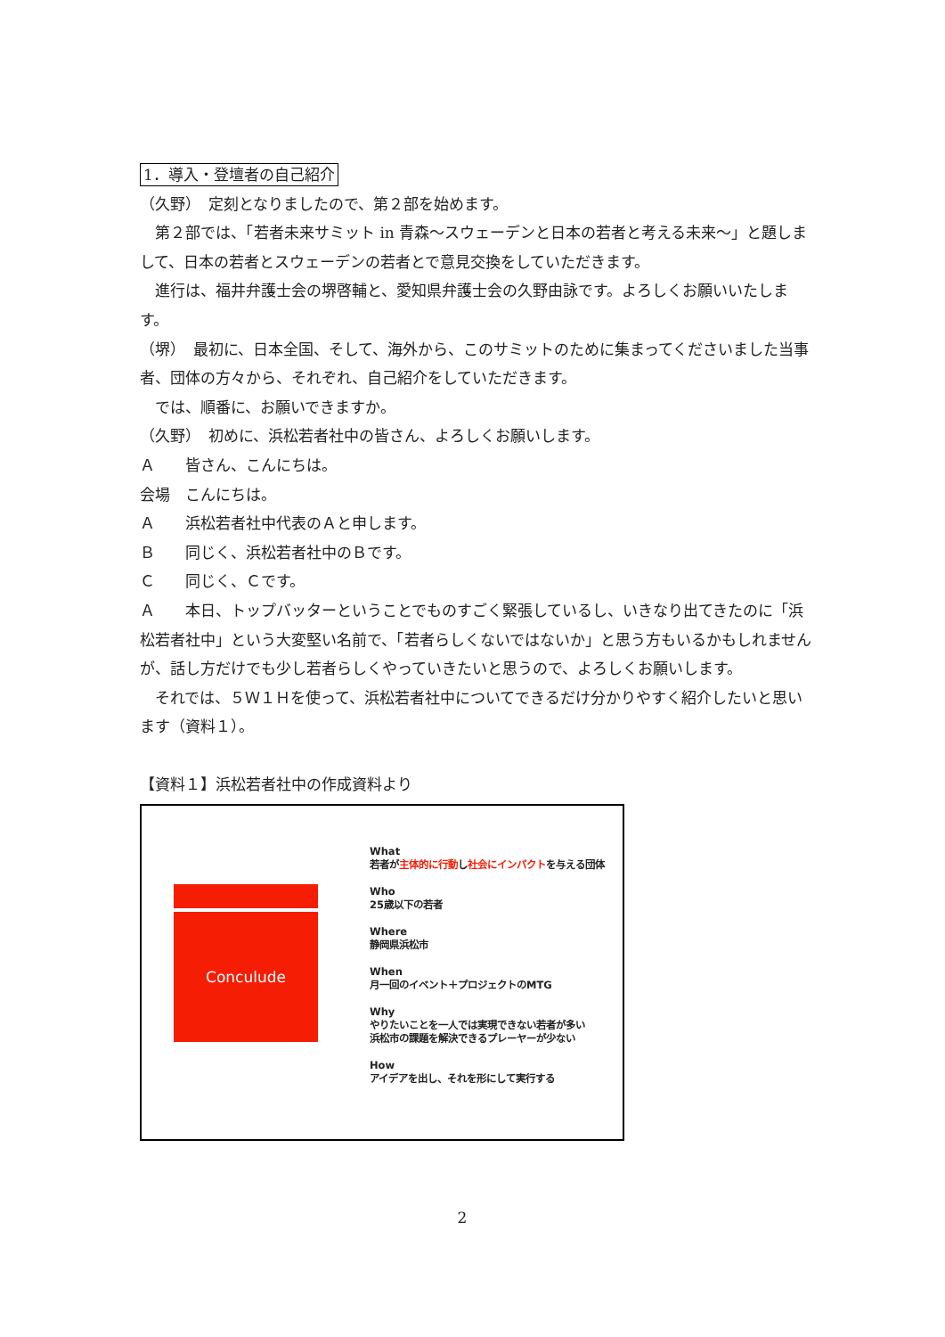1．導入・登壇者の自己紹介
（久野）　定刻となりましたので、第２部を始めます。
第２部では、「若者未来サミット in 青森～スウェーデンと日本の若者と考える未来～」と題しまして、日本の若者とスウェーデンの若者とで意見交換をしていただきます。
進行は、福井弁護士会の堺啓輔と、愛知県弁護士会の久野由詠です。よろしくお願いいたします。
（堺）　最初に、日本全国、そして、海外から、このサミットのために集まってくださいました当事者、団体の方々から、それぞれ、自己紹介をしていただきます。
では、順番に、お願いできますか。
（久野）　初めに、浜松若者社中の皆さん、よろしくお願いします。
Ａ　　皆さん、こんにちは。
会場　こんにちは。
Ａ　　浜松若者社中代表のＡと申します。
Ｂ　　同じく、浜松若者社中のＢです。
Ｃ　　同じく、Ｃです。
Ａ　　本日、トップバッターということでものすごく緊張しているし、いきなり出てきたのに「浜松若者社中」という大変堅い名前で、「若者らしくないではないか」と思う方もいるかもしれませんが、話し方だけでも少し若者らしくやっていきたいと思うので、よろしくお願いします。
それでは、５Ｗ１Ｈを使って、浜松若者社中についてできるだけ分かりやすく紹介したいと思います（資料１）。
【資料１】浜松若者社中の作成資料より
Conculude
What
若者が主体的に行動し社会にインパクトを与える団体
Who
25歳以下の若者
Where
静岡県浜松市
When
月一回のイベント＋プロジェクトのMTG
Why
やりたいことを一人では実現できない若者が多い
浜松市の課題を解決できるプレーヤーが少ない
How
アイデアを出し、それを形にして実行する
2